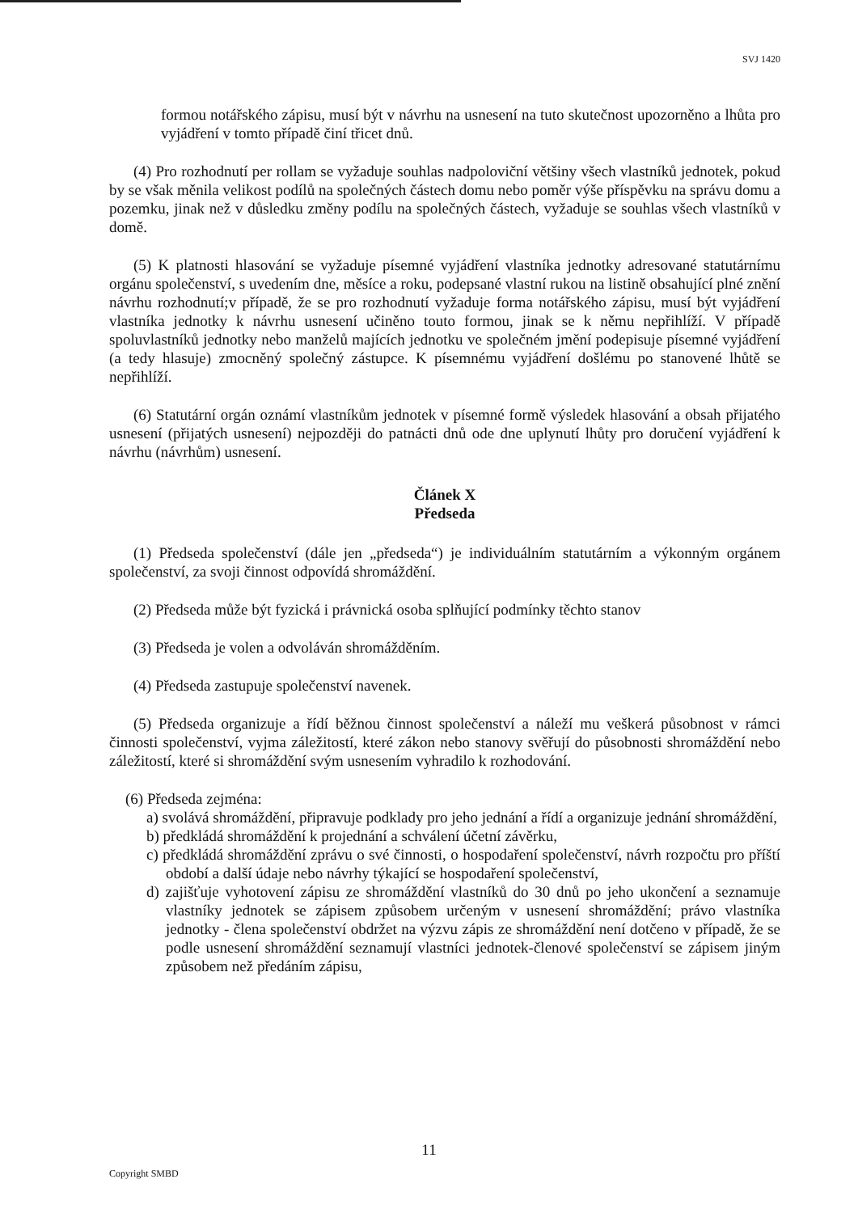SVJ 1420
formou notářského zápisu, musí být v návrhu na usnesení na tuto skutečnost upozorněno a lhůta pro vyjádření v tomto případě činí třicet dnů.
(4) Pro rozhodnutí per rollam se vyžaduje souhlas nadpoloviční většiny všech vlastníků jednotek, pokud by se však měnila velikost podílů na společných částech domu nebo poměr výše příspěvku na správu domu a pozemku, jinak než v důsledku změny podílu na společných částech, vyžaduje se souhlas všech vlastníků v domě.
(5) K platnosti hlasování se vyžaduje písemné vyjádření vlastníka jednotky adresované statutárnímu orgánu společenství, s uvedením dne, měsíce a roku, podepsané vlastní rukou na listině obsahující plné znění návrhu rozhodnutí;v případě, že se pro rozhodnutí vyžaduje forma notářského zápisu, musí být vyjádření vlastníka jednotky k návrhu usnesení učiněno touto formou, jinak se k němu nepřihlíží. V případě spoluvlastníků jednotky nebo manželů majících jednotku ve společném jmění podepisuje písemné vyjádření (a tedy hlasuje) zmocněný společný zástupce. K písemnému vyjádření došlému po stanovené lhůtě se nepřihlíží.
(6) Statutární orgán oznámí vlastníkům jednotek v písemné formě výsledek hlasování a obsah přijatého usnesení (přijatých usnesení) nejpozději do patnácti dnů ode dne uplynutí lhůty pro doručení vyjádření k návrhu (návrhům) usnesení.
Článek X
Předseda
(1) Předseda společenství (dále jen „předseda“) je individuálním statutárním a výkonným orgánem společenství, za svoji činnost odpovídá shromáždění.
(2) Předseda může být fyzická i právnická osoba splňující podmínky těchto stanov
(3) Předseda je volen a odvoláván shromážděním.
(4) Předseda zastupuje společenství navenek.
(5) Předseda organizuje a řídí běžnou činnost společenství a náleží mu veškerá působnost v rámci činnosti společenství, vyjma záležitostí, které zákon nebo stanovy svěřují do působnosti shromáždění nebo záležitostí, které si shromáždění svým usnesením vyhradilo k rozhodování.
(6) Předseda zejména:
a) svolává shromáždění, připravuje podklady pro jeho jednání a řídí a organizuje jednání shromáždění,
b) předkládá shromáždění k projednání a schválení účetní závěrku,
c) předkládá shromáždění zprávu o své činnosti, o hospodaření společenství, návrh rozpočtu pro příští období a další údaje nebo návrhy týkající se hospodaření společenství,
d) zajišťuje vyhotovení zápisu ze shromáždění vlastníků do 30 dnů po jeho ukončení a seznamuje vlastníky jednotek se zápisem způsobem určeným v usnesení shromáždění; právo vlastníka jednotky - člena společenství obdržet na výzvu zápis ze shromáždění není dotčeno v případě, že se podle usnesení shromáždění seznamují vlastníci jednotek-členové společenství se zápisem jiným způsobem než předáním zápisu,
11
Copyright SMBD